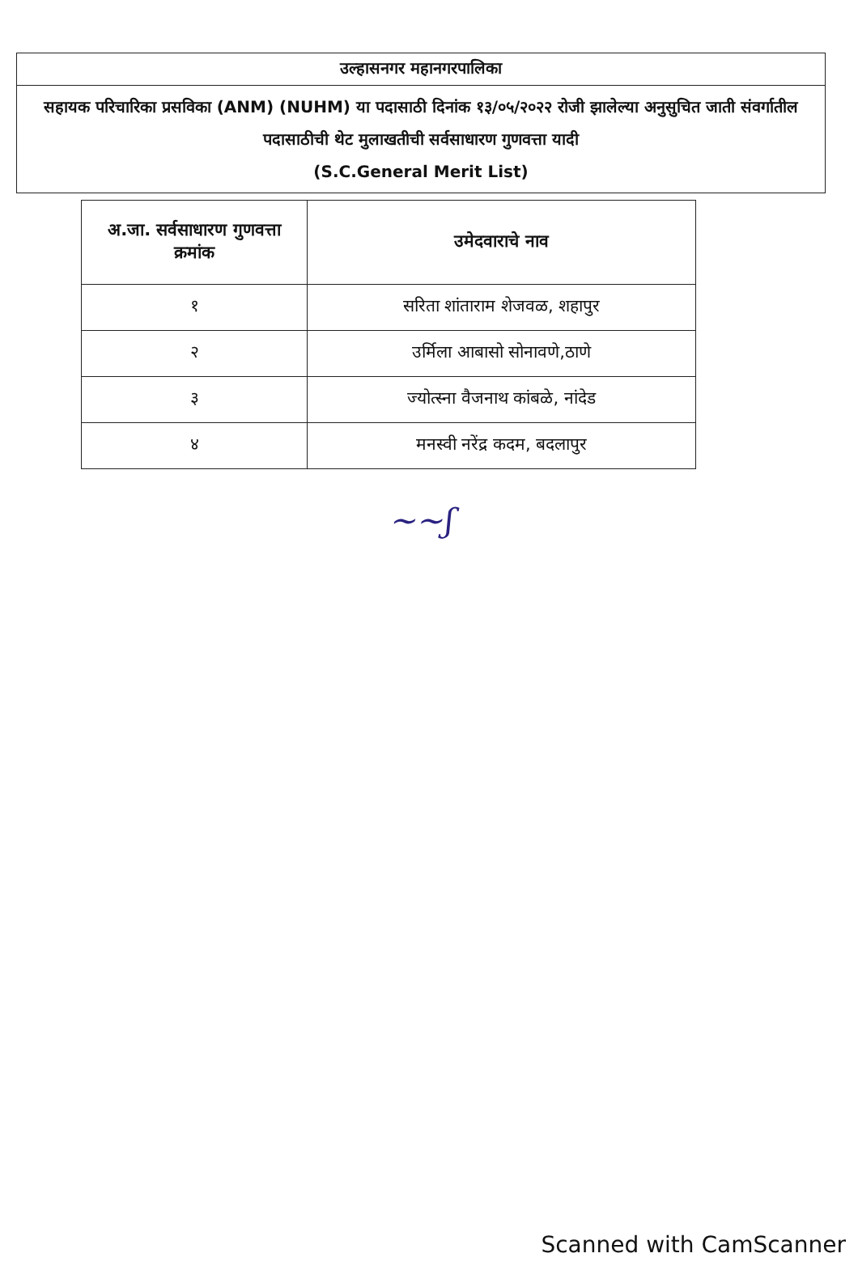उल्हासनगर महानगरपालिका
सहायक परिचारिका प्रसविका (ANM) (NUHM) या पदासाठी दिनांक १३/०५/२०२२ रोजी झालेल्या अनुसुचित जाती संवर्गातील पदासाठीची थेट मुलाखतीची सर्वसाधारण गुणवत्ता यादी
(S.C.General Merit List)
| अ.जा. सर्वसाधारण गुणवत्ता क्रमांक | उमेदवाराचे नाव |
| --- | --- |
| १ | सरिता शांताराम शेजवळ, शहापुर |
| २ | उर्मिला आबासो सोनावणे,ठाणे |
| ३ | ज्योत्स्ना वैजनाथ कांबळे, नांदेड |
| ४ | मनस्वी नरेंद्र कदम, बदलापुर |
~~ʃ
Scanned with CamScanner